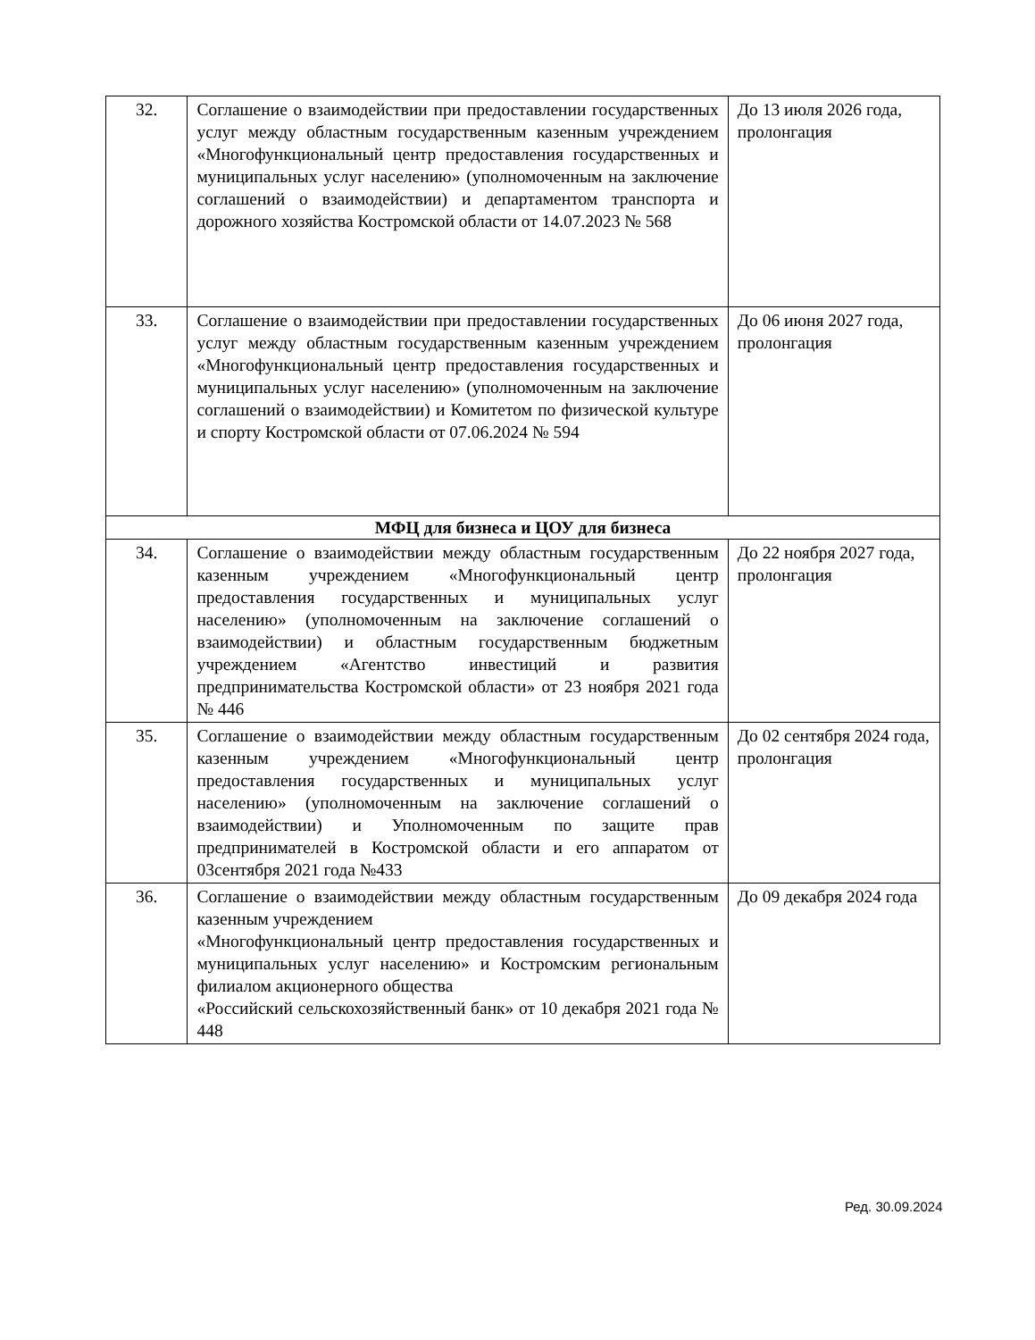| 32. | Соглашение о взаимодействии при предоставлении государственных услуг между областным государственным казенным учреждением «Многофункциональный центр предоставления государственных и муниципальных услуг населению» (уполномоченным на заключение соглашений о взаимодействии) и департаментом транспорта и дорожного хозяйства Костромской области от 14.07.2023 № 568 | До 13 июля 2026 года, пролонгация |
| 33. | Соглашение о взаимодействии при предоставлении государственных услуг между областным государственным казенным учреждением «Многофункциональный центр предоставления государственных и муниципальных услуг населению» (уполномоченным на заключение соглашений о взаимодействии) и Комитетом по физической культуре и спорту Костромской области от 07.06.2024 № 594 | До 06 июня 2027 года, пролонгация |
| МФЦ для бизнеса и ЦОУ для бизнеса | | |
| 34. | Соглашение о взаимодействии между областным государственным казенным учреждением «Многофункциональный центр предоставления государственных и муниципальных услуг населению» (уполномоченным на заключение соглашений о взаимодействии) и областным государственным бюджетным учреждением «Агентство инвестиций и развития предпринимательства Костромской области» от 23 ноября 2021 года № 446 | До 22 ноября 2027 года, пролонгация |
| 35. | Соглашение о взаимодействии между областным государственным казенным учреждением «Многофункциональный центр предоставления государственных и муниципальных услуг населению» (уполномоченным на заключение соглашений о взаимодействии) и Уполномоченным по защите прав предпринимателей в Костромской области и его аппаратом от 03сентября 2021 года №433 | До 02 сентября 2024 года, пролонгация |
| 36. | Соглашение о взаимодействии между областным государственным казенным учреждением «Многофункциональный центр предоставления государственных и муниципальных услуг населению» и Костромским региональным филиалом акционерного общества «Российский сельскохозяйственный банк» от 10 декабря 2021 года № 448 | До 09 декабря 2024 года |
Ред. 30.09.2024